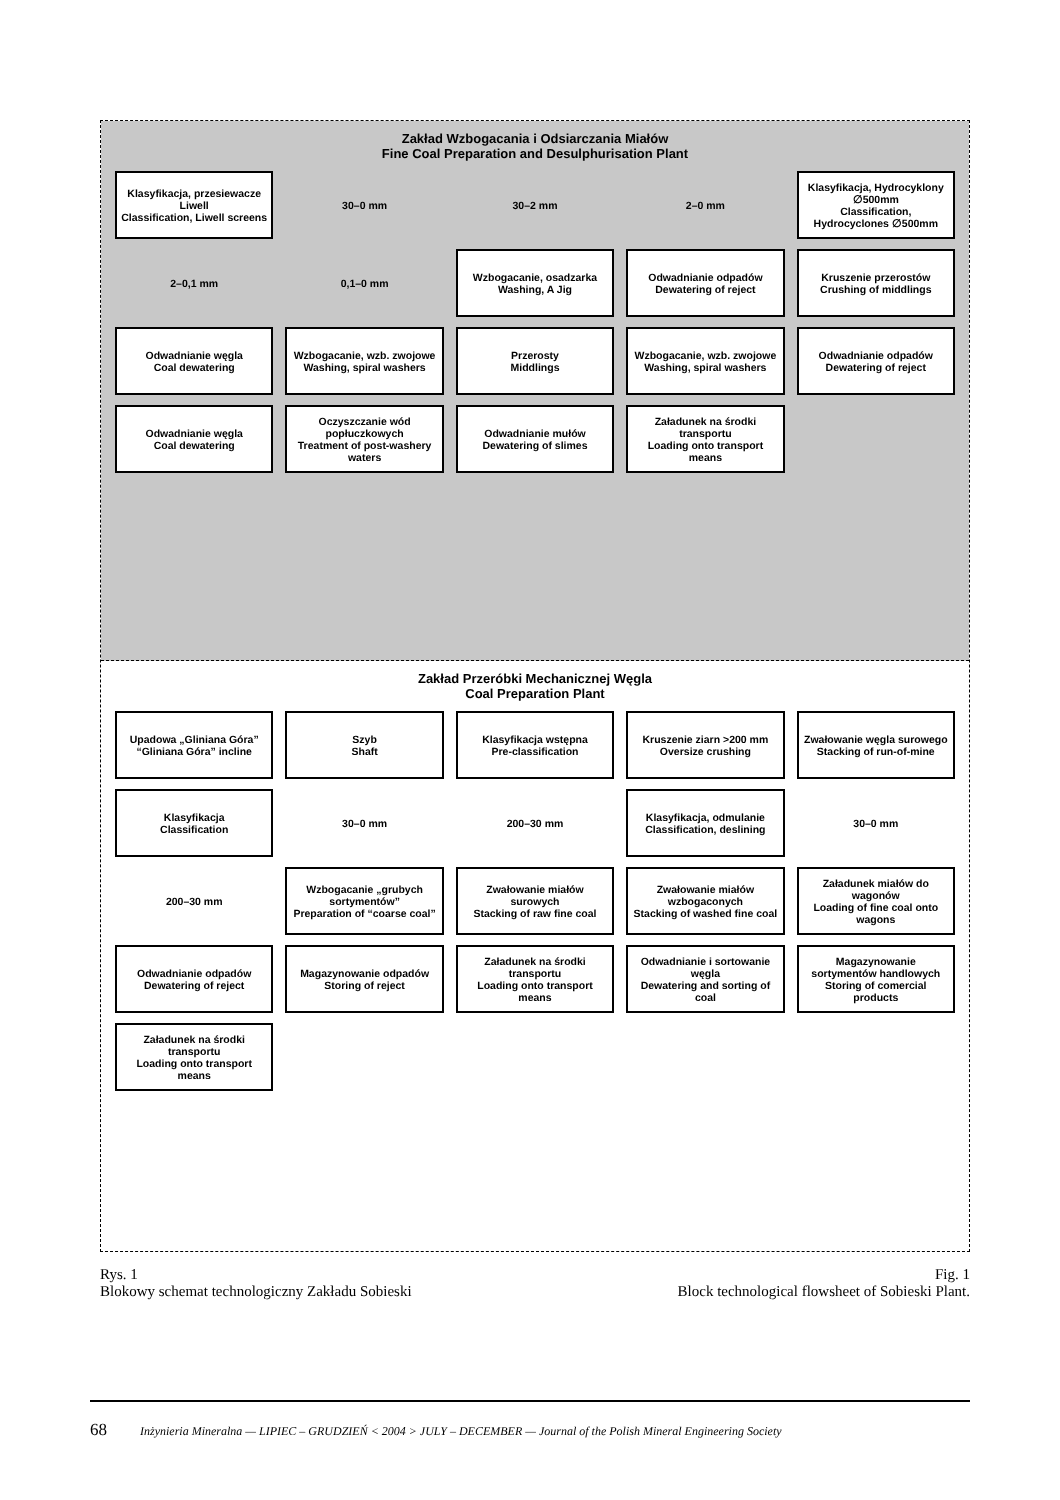Zakład Wzbogacania i Odsiarczania Miałów
Fine Coal Preparation and Desulphurisation Plant
Klasyfikacja, przesiewacze Liwell
Classification, Liwell screens
30–0 mm
30–2 mm
2–0 mm
Klasyfikacja, Hydrocyklony ∅500mm
Classification, Hydrocyclones ∅500mm
2–0,1 mm
0,1–0 mm
Wzbogacanie, osadzarka
Washing, A Jig
Odwadnianie odpadów
Dewatering of reject
Kruszenie przerostów
Crushing of middlings
Odwadnianie węgla
Coal dewatering
Wzbogacanie, wzb. zwojowe
Washing, spiral washers
Przerosty
Middlings
Wzbogacanie, wzb. zwojowe
Washing, spiral washers
Odwadnianie odpadów
Dewatering of reject
Odwadnianie węgla
Coal dewatering
Oczyszczanie wód popłuczkowych
Treatment of post-washery waters
Odwadnianie mułów
Dewatering of slimes
Załadunek na środki transportu
Loading onto transport means
Zakład Przeróbki Mechanicznej Węgla
Coal Preparation Plant
Upadowa „Gliniana Góra”
“Gliniana Góra” incline
Szyb
Shaft
Klasyfikacja wstępna
Pre-classification
Kruszenie ziarn >200 mm
Oversize crushing
Zwałowanie węgla surowego
Stacking of run-of-mine
Klasyfikacja
Classification
30–0 mm
200–30 mm
Klasyfikacja, odmulanie
Classification, deslining
30–0 mm
200–30 mm
Wzbogacanie „grubych sortymentów”
Preparation of “coarse coal”
Zwałowanie miałów surowych
Stacking of raw fine coal
Zwałowanie miałów wzbogaconych
Stacking of washed fine coal
Załadunek miałów do wagonów
Loading of fine coal onto wagons
Odwadnianie odpadów
Dewatering of reject
Magazynowanie odpadów
Storing of reject
Załadunek na środki transportu
Loading onto transport means
Odwadnianie i sortowanie węgla
Dewatering and sorting of coal
Magazynowanie sortymentów handlowych
Storing of comercial products
Załadunek na środki transportu
Loading onto transport means
Rys. 1
Blokowy schemat technologiczny Zakładu Sobieski
Fig. 1
Block technological flowsheet of Sobieski Plant.
68 Inżynieria Mineralna — LIPIEC – GRUDZIEŃ < 2004 > JULY – DECEMBER — Journal of the Polish Mineral Engineering Society